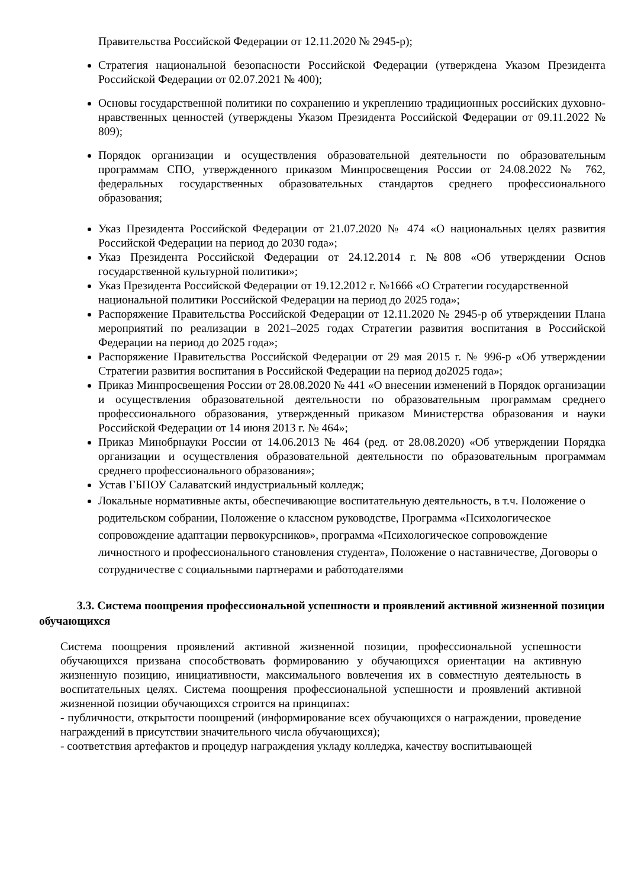Правительства Российской Федерации от 12.11.2020 № 2945-р);
Стратегия национальной безопасности Российской Федерации (утверждена Указом Президента Российской Федерации от 02.07.2021 № 400);
Основы государственной политики по сохранению и укреплению традиционных российских духовно-нравственных ценностей (утверждены Указом Президента Российской Федерации от 09.11.2022 № 809);
Порядок организации и осуществления образовательной деятельности по образовательным программам СПО, утвержденного приказом Минпросвещения России от 24.08.2022 № 762, федеральных государственных образовательных стандартов среднего профессионального образования;
Указ Президента Российской Федерации от 21.07.2020 № 474 «О национальных целях развития Российской Федерации на период до 2030 года»;
Указ Президента Российской Федерации от 24.12.2014 г. №808 «Об утверждении Основ государственной культурной политики»;
Указ Президента Российской Федерации от 19.12.2012 г. №1666 «О Стратегии государственной национальной политики Российской Федерации на период до 2025 года»;
Распоряжение Правительства Российской Федерации от 12.11.2020 № 2945-р об утверждении Плана мероприятий по реализации в 2021–2025 годах Стратегии развития воспитания в Российской Федерации на период до 2025 года»;
Распоряжение Правительства Российской Федерации от 29 мая 2015 г. № 996-р «Об утверждении Стратегии развития воспитания в Российской Федерации на период до2025 года»;
Приказ Минпросвещения России от 28.08.2020 № 441 «О внесении изменений в Порядок организации и осуществления образовательной деятельности по образовательным программам среднего профессионального образования, утвержденный приказом Министерства образования и науки Российской Федерации от 14 июня 2013 г. № 464»;
Приказ Минобрнауки России от 14.06.2013 № 464 (ред. от 28.08.2020) «Об утверждении Порядка организации и осуществления образовательной деятельности по образовательным программам среднего профессионального образования»;
Устав ГБПОУ Салаватский индустриальный колледж;
Локальные нормативные акты, обеспечивающие воспитательную деятельность, в т.ч. Положение о родительском собрании, Положение о классном руководстве, Программа «Психологическое сопровождение адаптации первокурсников», программа «Психологическое сопровождение личностного и профессионального становления студента», Положение о наставничестве, Договоры о сотрудничестве с социальными партнерами и работодателями
3.3. Система поощрения профессиональной успешности и проявлений активной жизненной позиции обучающихся
Система поощрения проявлений активной жизненной позиции, профессиональной успешности обучающихся призвана способствовать формированию у обучающихся ориентации на активную жизненную позицию, инициативности, максимального вовлечения их в совместную деятельность в воспитательных целях. Система поощрения профессиональной успешности и проявлений активной жизненной позиции обучающихся строится на принципах:
- публичности, открытости поощрений (информирование всех обучающихся о награждении, проведение награждений в присутствии значительного числа обучающихся);
- соответствия артефактов и процедур награждения укладу колледжа, качеству воспитывающей